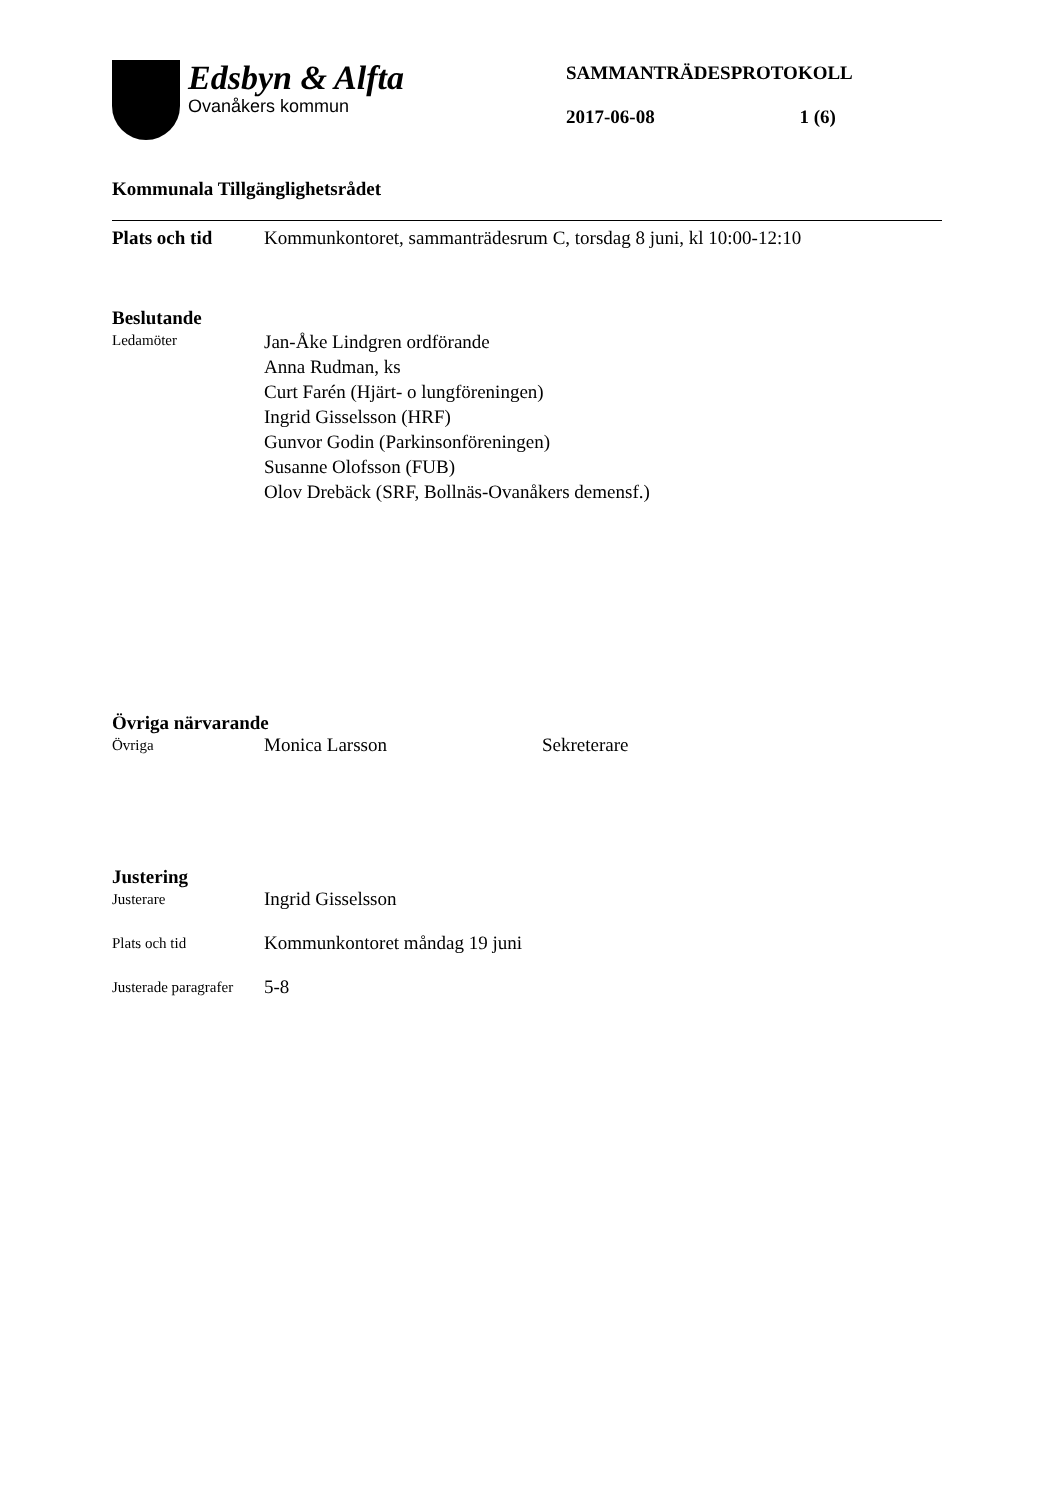Edsbyn & Alfta
Ovanåkers kommun
SAMMANTRÄDESPROTOKOLL
2017-06-08 1 (6)
Kommunala Tillgänglighetsrådet
Plats och tid
Kommunkontoret, sammanträdesrum C, torsdag 8 juni, kl 10:00-12:10
Beslutande
Ledamöter
Jan-Åke Lindgren ordförande
Anna Rudman, ks
Curt Farén (Hjärt- o lungföreningen)
Ingrid Gisselsson (HRF)
Gunvor Godin (Parkinsonföreningen)
Susanne Olofsson (FUB)
Olov Drebäck (SRF, Bollnäs-Ovanåkers demensf.)
Övriga närvarande
Övriga
Monica Larsson Sekreterare
Justering
Justerare
Ingrid Gisselsson
Plats och tid
Kommunkontoret måndag 19 juni
Justerade paragrafer
5-8